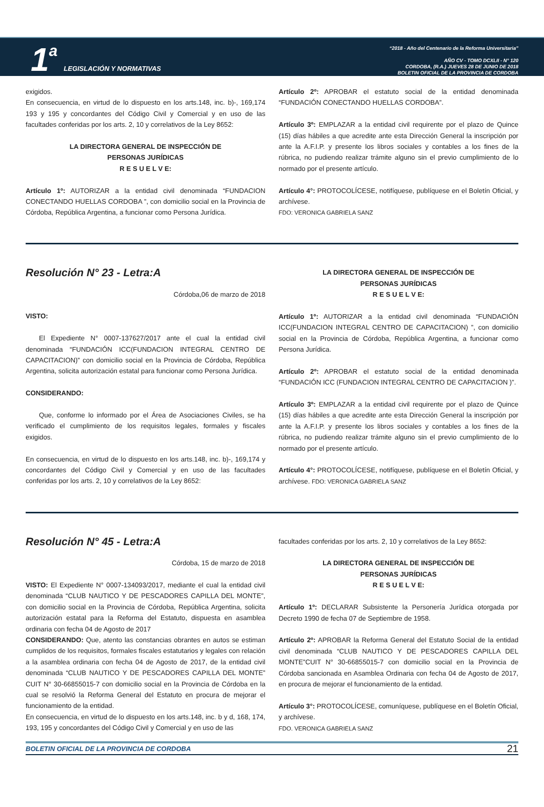1 a LEGISLACIÓN Y NORMATIVAS
“2018 - Año del Centenario de la Reforma Universitaria”
AÑO CV - TOMO DCXLII - N° 120
CORDOBA, (R.A.) JUEVES 28 DE JUNIO DE 2018
BOLETIN OFICIAL DE LA PROVINCIA DE CORDOBA
exigidos.
En consecuencia, en virtud de lo dispuesto en los arts.148, inc. b)-, 169,174 193 y 195 y concordantes del Código Civil y Comercial y en uso de las facultades conferidas por los arts. 2, 10 y correlativos de la Ley 8652:
LA DIRECTORA GENERAL DE INSPECCIÓN DE
PERSONAS JURÍDICAS
R E S U E L V E:
Artículo 1º: AUTORIZAR a la entidad civil denominada “FUNDACION CONECTANDO HUELLAS CORDOBA ”, con domicilio social en la Provincia de Córdoba, República Argentina, a funcionar como Persona Jurídica.
Artículo 2º: APROBAR el estatuto social de la entidad denominada “FUNDACIÓN CONECTANDO HUELLAS CORDOBA”.
Artículo 3º: EMPLAZAR a la entidad civil requirente por el plazo de Quince (15) días hábiles a que acredite ante esta Dirección General la inscripción por ante la A.F.I.P. y presente los libros sociales y contables a los fines de la rúbrica, no pudiendo realizar trámite alguno sin el previo cumplimiento de lo normado por el presente artículo.
Artículo 4°: PROTOCOLÍCESE, notifíquese, publíquese en el Boletín Oficial, y archívese.
FDO: VERONICA GABRIELA SANZ
Resolución N° 23 - Letra:A
Córdoba,06 de marzo de 2018
VISTO:
El Expediente N° 0007-137627/2017 ante el cual la entidad civil denominada “FUNDACIÓN ICC(FUNDACION INTEGRAL CENTRO DE CAPACITACION)” con domicilio social en la Provincia de Córdoba, República Argentina, solicita autorización estatal para funcionar como Persona Jurídica.
CONSIDERANDO:
Que, conforme lo informado por el Área de Asociaciones Civiles, se ha verificado el cumplimiento de los requisitos legales, formales y fiscales exigidos.
En consecuencia, en virtud de lo dispuesto en los arts.148, inc. b)-, 169,174 y concordantes del Código Civil y Comercial y en uso de las facultades conferidas por los arts. 2, 10 y correlativos de la Ley 8652:
LA DIRECTORA GENERAL DE INSPECCIÓN DE
PERSONAS JURÍDICAS
R E S U E L V E:
Artículo 1º: AUTORIZAR a la entidad civil denominada “FUNDACIÓN ICC(FUNDACION INTEGRAL CENTRO DE CAPACITACION) ”, con domicilio social en la Provincia de Córdoba, República Argentina, a funcionar como Persona Jurídica.
Artículo 2º: APROBAR el estatuto social de la entidad denominada “FUNDACIÓN ICC (FUNDACION INTEGRAL CENTRO DE CAPACITACION )”.
Artículo 3º: EMPLAZAR a la entidad civil requirente por el plazo de Quince (15) días hábiles a que acredite ante esta Dirección General la inscripción por ante la A.F.I.P. y presente los libros sociales y contables a los fines de la rúbrica, no pudiendo realizar trámite alguno sin el previo cumplimiento de lo normado por el presente artículo.
Artículo 4°: PROTOCOLÍCESE, notifíquese, publíquese en el Boletín Oficial, y archívese. FDO: VERONICA GABRIELA SANZ
Resolución N° 45 - Letra:A
Córdoba, 15 de marzo de 2018
VISTO: El Expediente N° 0007-134093/2017, mediante el cual la entidad civil denominada “CLUB NAUTICO Y DE PESCADORES CAPILLA DEL MONTE”, con domicilio social en la Provincia de Córdoba, República Argentina, solicita autorización estatal para la Reforma del Estatuto, dispuesta en asamblea ordinaria con fecha 04 de Agosto de 2017
CONSIDERANDO: Que, atento las constancias obrantes en autos se estiman cumplidos de los requisitos, formales fiscales estatutarios y legales con relación a la asamblea ordinaria con fecha 04 de Agosto de 2017, de la entidad civil denominada “CLUB NAUTICO Y DE PESCADORES CAPILLA DEL MONTE” CUIT N° 30-66855015-7 con domicilio social en la Provincia de Córdoba en la cual se resolvió la Reforma General del Estatuto en procura de mejorar el funcionamiento de la entidad.
En consecuencia, en virtud de lo dispuesto en los arts.148, inc. b y d, 168, 174, 193, 195 y concordantes del Código Civil y Comercial y en uso de las
facultades conferidas por los arts. 2, 10 y correlativos de la Ley 8652:
LA DIRECTORA GENERAL DE INSPECCIÓN DE
PERSONAS JURÍDICAS
R E S U E L V E:
Artículo 1º: DECLARAR Subsistente la Personería Jurídica otorgada por Decreto 1990 de fecha 07 de Septiembre de 1958.
Artículo 2º: APROBAR la Reforma General del Estatuto Social de la entidad civil denominada “CLUB NAUTICO Y DE PESCADORES CAPILLA DEL MONTE”CUIT N° 30-66855015-7 con domicilio social en la Provincia de Córdoba sancionada en Asamblea Ordinaria con fecha 04 de Agosto de 2017, en procura de mejorar el funcionamiento de la entidad.
Artículo 3°: PROTOCOLÍCESE, comuníquese, publíquese en el Boletín Oficial, y archívese.
FDO. VERONICA GABRIELA SANZ
BOLETIN OFICIAL DE LA PROVINCIA DE CORDOBA 21